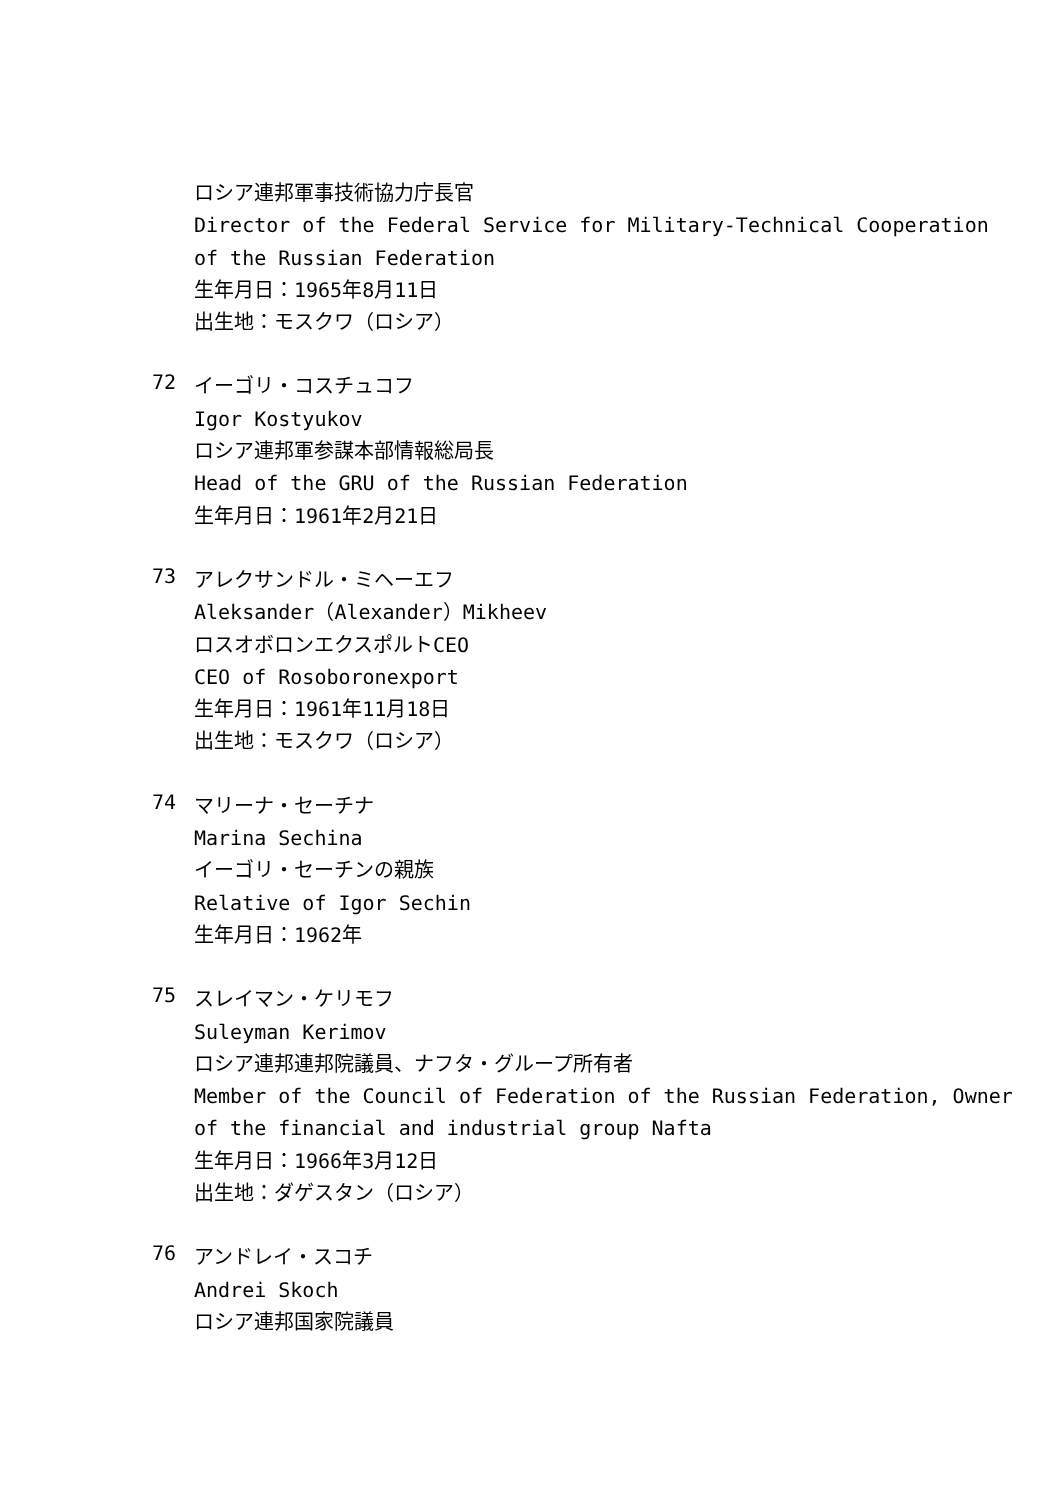ロシア連邦軍事技術協力庁長官
Director of the Federal Service for Military-Technical Cooperation
of the Russian Federation
生年月日：1965年8月11日
出生地：モスクワ（ロシア）
72
イーゴリ・コスチュコフ
Igor Kostyukov
ロシア連邦軍参謀本部情報総局長
Head of the GRU of the Russian Federation
生年月日：1961年2月21日
73
アレクサンドル・ミヘーエフ
Aleksander（Alexander）Mikheev
ロスオボロンエクスポルトCEO
CEO of Rosoboronexport
生年月日：1961年11月18日
出生地：モスクワ（ロシア）
74
マリーナ・セーチナ
Marina Sechina
イーゴリ・セーチンの親族
Relative of Igor Sechin
生年月日：1962年
75
スレイマン・ケリモフ
Suleyman Kerimov
ロシア連邦連邦院議員、ナフタ・グループ所有者
Member of the Council of Federation of the Russian Federation, Owner
of the financial and industrial group Nafta
生年月日：1966年3月12日
出生地：ダゲスタン（ロシア）
76
アンドレイ・スコチ
Andrei Skoch
ロシア連邦国家院議員